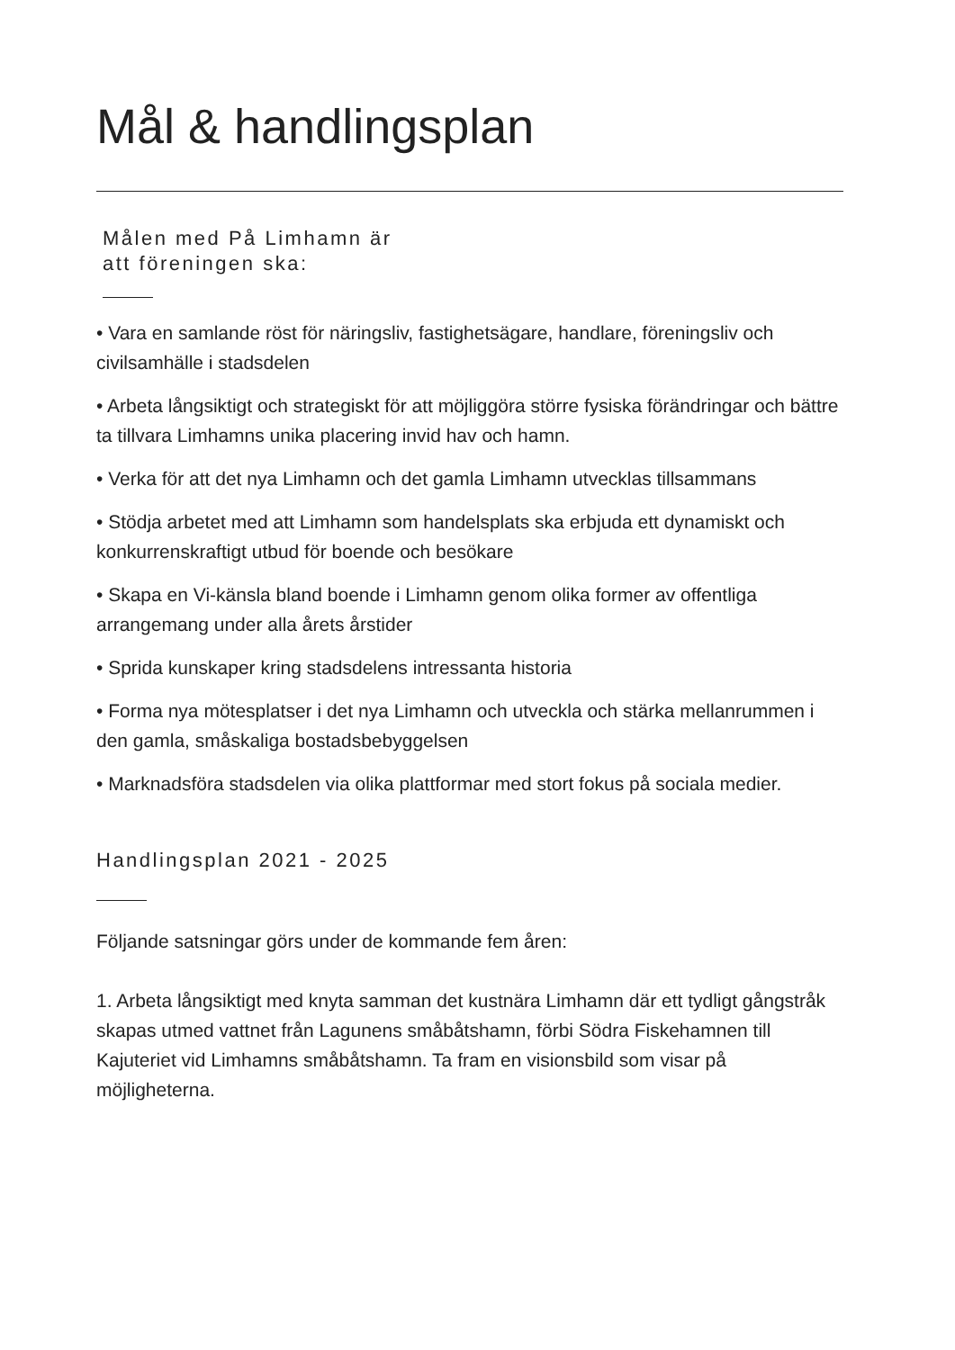Mål & handlingsplan
Målen med På Limhamn är
att föreningen ska:
• Vara en samlande röst för näringsliv, fastighetsägare, handlare, föreningsliv och civilsamhälle i stadsdelen
• Arbeta långsiktigt och strategiskt för att möjliggöra större fysiska förändringar och bättre ta tillvara Limhamns unika placering invid hav och hamn.
• Verka för att det nya Limhamn och det gamla Limhamn utvecklas tillsammans
• Stödja arbetet med att Limhamn som handelsplats ska erbjuda ett dynamiskt och konkurrenskraftigt utbud för boende och besökare
• Skapa en Vi-känsla bland boende i Limhamn genom olika former av offentliga arrangemang under alla årets årstider
• Sprida kunskaper kring stadsdelens intressanta historia
• Forma nya mötesplatser i det nya Limhamn och utveckla och stärka mellanrummen i den gamla, småskaliga bostadsbebyggelsen
• Marknadsföra stadsdelen via olika plattformar med stort fokus på sociala medier.
Handlingsplan 2021 - 2025
Följande satsningar görs under de kommande fem åren:
1. Arbeta långsiktigt med knyta samman det kustnära Limhamn där ett tydligt gångstråk skapas utmed vattnet från Lagunens småbåtshamn, förbi Södra Fiskehamnen till Kajuteriet vid Limhamns småbåtshamn. Ta fram en visionsbild som visar på möjligheterna.